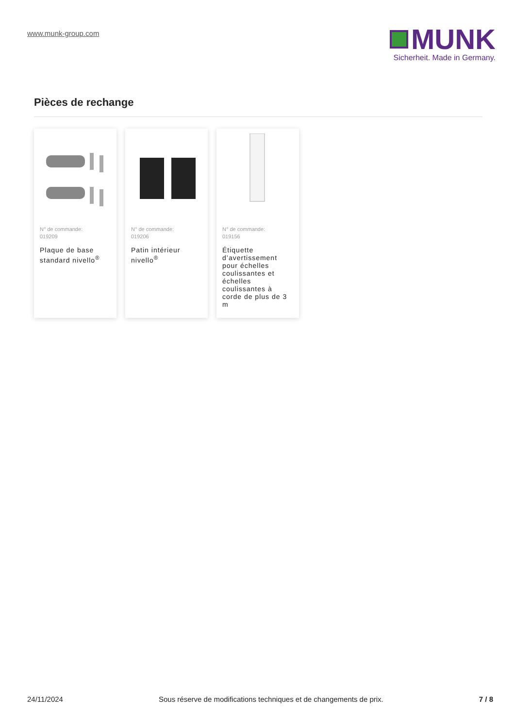www.munk-group.com
MUNK
Sicherheit. Made in Germany.
Pièces de rechange
N° de commande:
019209
Plaque de base standard nivello<sup>®</sup>
N° de commande:
019206
Patin intérieur nivello<sup>®</sup>
N° de commande:
019156
Étiquette d’avertissement pour échelles coulissantes et échelles coulissantes à corde de plus de 3 m
24/11/2024 Sous réserve de modifications techniques et de changements de prix. 7 / 8